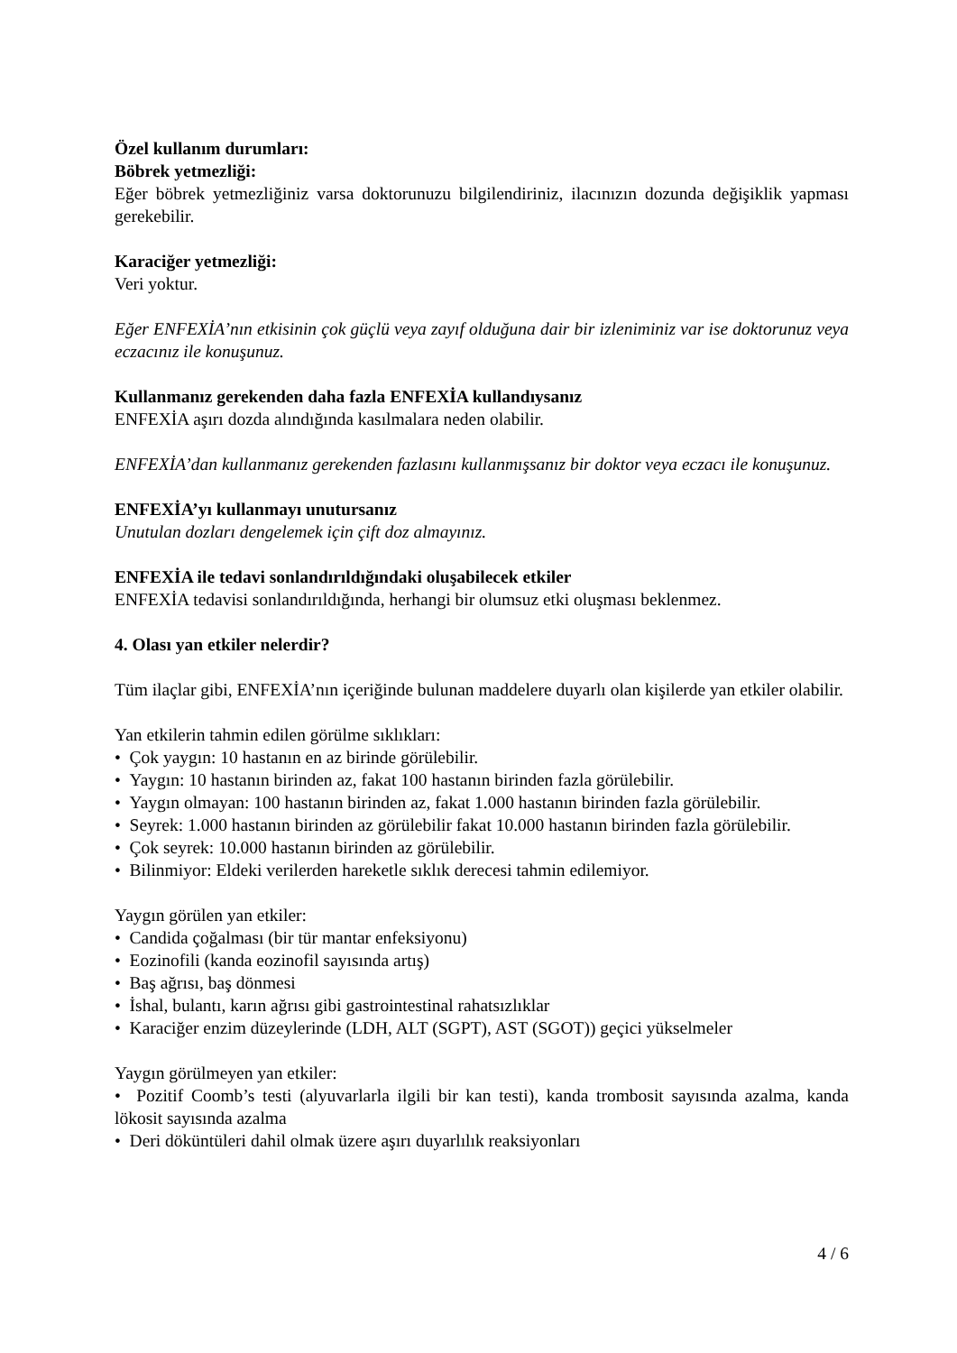Özel kullanım durumları:
Böbrek yetmezliği:
Eğer böbrek yetmezliğiniz varsa doktorunuzu bilgilendiriniz, ilacınızın dozunda değişiklik yapması gerekebilir.
Karaciğer yetmezliği:
Veri yoktur.
Eğer ENFEXİA’nın etkisinin çok güçlü veya zayıf olduğuna dair bir izleniminiz var ise doktorunuz veya eczacınız ile konuşunuz.
Kullanmanız gerekenden daha fazla ENFEXİA kullandıysanız
ENFEXİA aşırı dozda alındığında kasılmalara neden olabilir.
ENFEXİA’dan kullanmanız gerekenden fazlasını kullanmışsanız bir doktor veya eczacı ile konuşunuz.
ENFEXİA’yı kullanmayı unutursanız
Unutulan dozları dengelemek için çift doz almayınız.
ENFEXİA ile tedavi sonlandırıldığındaki oluşabilecek etkiler
ENFEXİA tedavisi sonlandırıldığında, herhangi bir olumsuz etki oluşması beklenmez.
4. Olası yan etkiler nelerdir?
Tüm ilaçlar gibi, ENFEXİA’nın içeriğinde bulunan maddelere duyarlı olan kişilerde yan etkiler olabilir.
Yan etkilerin tahmin edilen görülme sıklıkları:
• Çok yaygın: 10 hastanın en az birinde görülebilir.
• Yaygın: 10 hastanın birinden az, fakat 100 hastanın birinden fazla görülebilir.
• Yaygın olmayan: 100 hastanın birinden az, fakat 1.000 hastanın birinden fazla görülebilir.
• Seyrek: 1.000 hastanın birinden az görülebilir fakat 10.000 hastanın birinden fazla görülebilir.
• Çok seyrek: 10.000 hastanın birinden az görülebilir.
• Bilinmiyor: Eldeki verilerden hareketle sıklık derecesi tahmin edilemiyor.
Yaygın görülen yan etkiler:
• Candida çoğalması (bir tür mantar enfeksiyonu)
• Eozinofili (kanda eozinofil sayısında artış)
• Baş ağrısı, baş dönmesi
• İshal, bulantı, karın ağrısı gibi gastrointestinal rahatsızlıklar
• Karaciğer enzim düzeylerinde (LDH, ALT (SGPT), AST (SGOT)) geçici yükselmeler
Yaygın görülmeyen yan etkiler:
• Pozitif Coomb’s testi (alyuvarlarla ilgili bir kan testi), kanda trombosit sayısında azalma, kanda lökosit sayısında azalma
• Deri döküntüleri dahil olmak üzere aşırı duyarlılık reaksiyonları
4 / 6